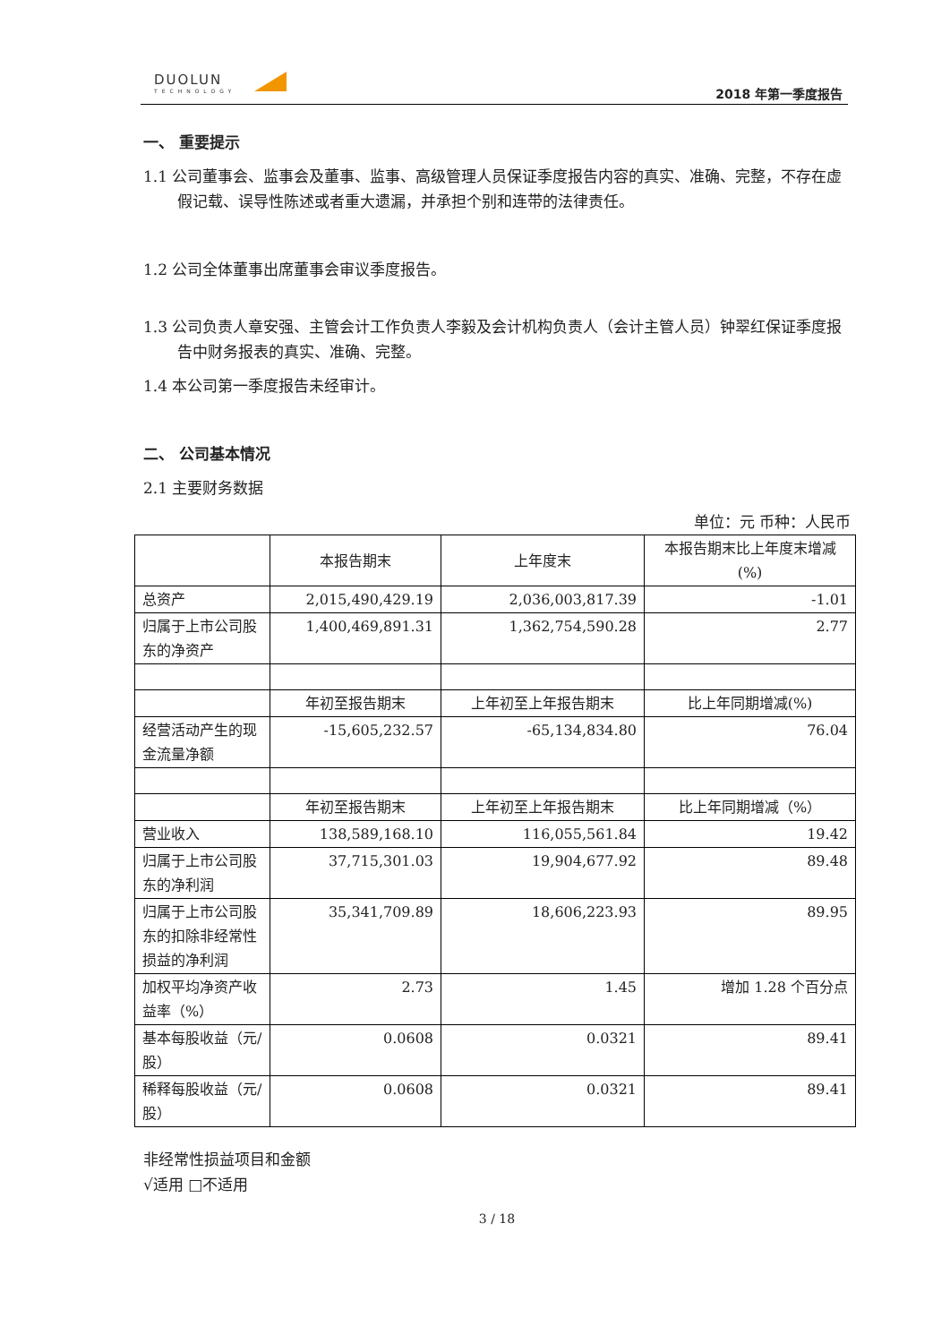DUOLUN
TECHNOLOGY
2018 年第一季度报告
一、 重要提示
1.1 公司董事会、监事会及董事、监事、高级管理人员保证季度报告内容的真实、准确、完整，不存在虚假记载、误导性陈述或者重大遗漏，并承担个别和连带的法律责任。
1.2 公司全体董事出席董事会审议季度报告。
1.3 公司负责人章安强、主管会计工作负责人李毅及会计机构负责人（会计主管人员）钟翠红保证季度报告中财务报表的真实、准确、完整。
1.4 本公司第一季度报告未经审计。
二、 公司基本情况
2.1 主要财务数据
单位：元 币种：人民币
| | 本报告期末 | 上年度末 | 本报告期末比上年度末增减(%) |
| 总资产 | 2,015,490,429.19 | 2,036,003,817.39 | -1.01 |
| 归属于上市公司股东的净资产 | 1,400,469,891.31 | 1,362,754,590.28 | 2.77 |
| | 年初至报告期末 | 上年初至上年报告期末 | 比上年同期增减(%) |
| 经营活动产生的现金流量净额 | -15,605,232.57 | -65,134,834.80 | 76.04 |
| | 年初至报告期末 | 上年初至上年报告期末 | 比上年同期增减（%） |
| 营业收入 | 138,589,168.10 | 116,055,561.84 | 19.42 |
| 归属于上市公司股东的净利润 | 37,715,301.03 | 19,904,677.92 | 89.48 |
| 归属于上市公司股东的扣除非经常性损益的净利润 | 35,341,709.89 | 18,606,223.93 | 89.95 |
| 加权平均净资产收益率（%） | 2.73 | 1.45 | 增加 1.28 个百分点 |
| 基本每股收益（元/股） | 0.0608 | 0.0321 | 89.41 |
| 稀释每股收益（元/股） | 0.0608 | 0.0321 | 89.41 |
非经常性损益项目和金额
√适用 □不适用
3 / 18